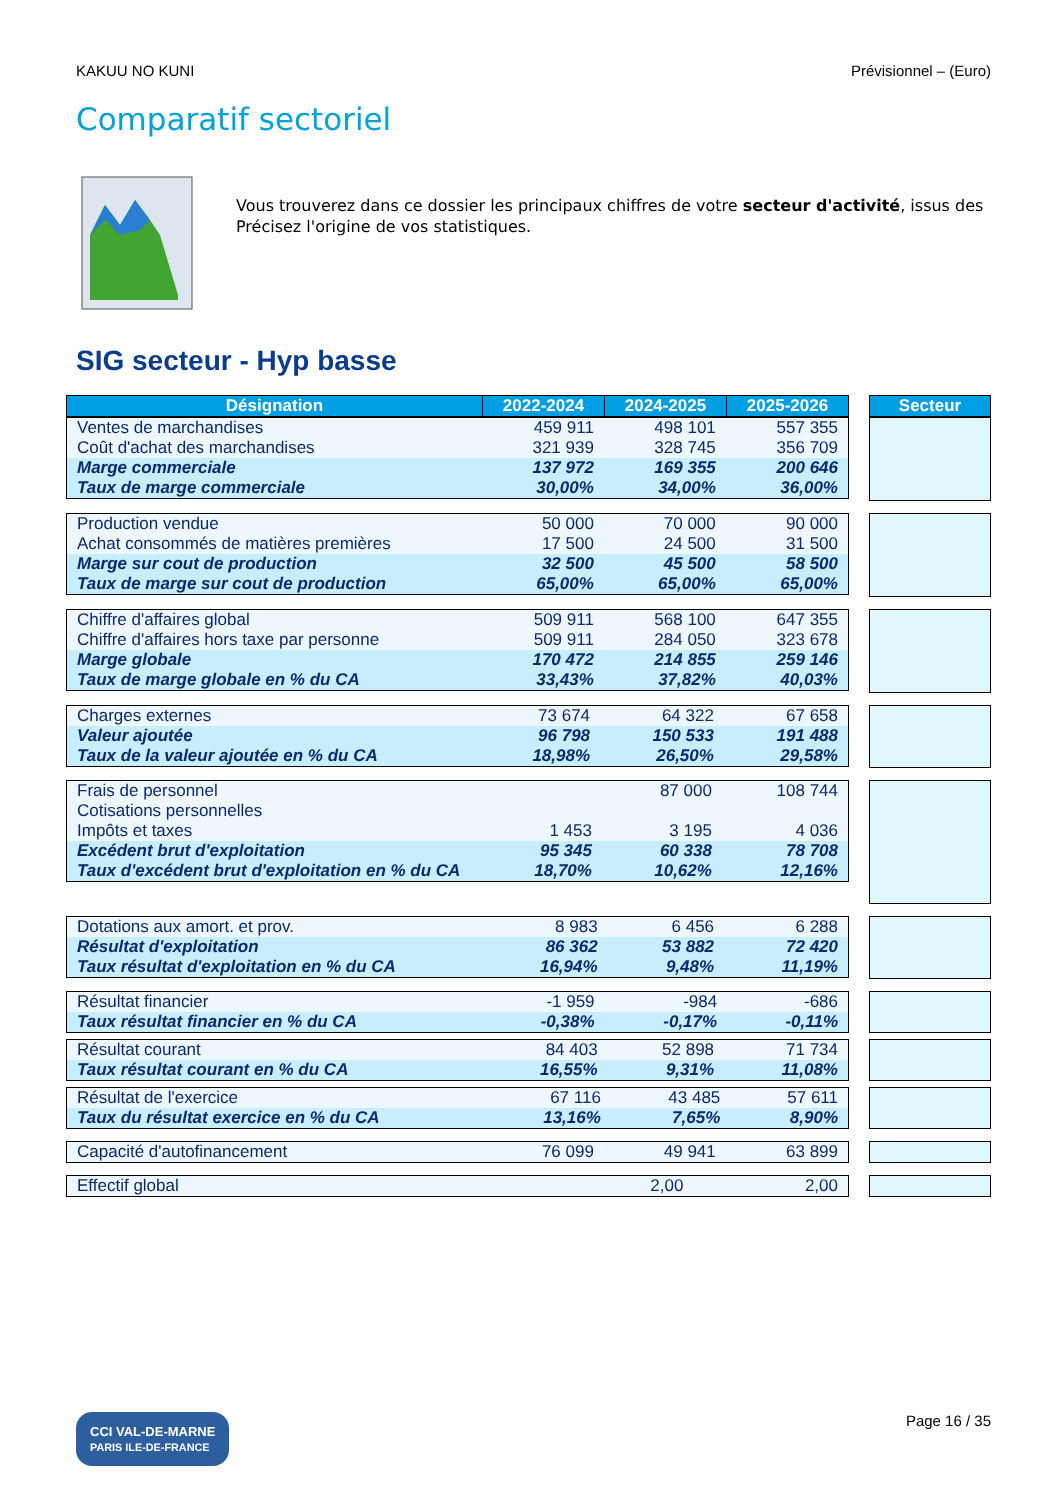KAKUU NO KUNI Prévisionnel – (Euro)
Comparatif sectoriel
Vous trouverez dans ce dossier les principaux chiffres de votre secteur d'activité, issus des
Précisez l'origine de vos statistiques.
SIG secteur - Hyp basse
| Désignation | 2022-2024 | 2024-2025 | 2025-2026 |
| --- | --- | --- | --- |
| Secteur |
| --- |
| Ventes de marchandises | 459 911 | 498 101 | 557 355 |
| Coût d'achat des marchandises | 321 939 | 328 745 | 356 709 |
| Marge commerciale | 137 972 | 169 355 | 200 646 |
| Taux de marge commerciale | 30,00% | 34,00% | 36,00% |
| Production vendue | 50 000 | 70 000 | 90 000 |
| Achat consommés de matières premières | 17 500 | 24 500 | 31 500 |
| Marge sur cout de production | 32 500 | 45 500 | 58 500 |
| Taux de marge sur cout de production | 65,00% | 65,00% | 65,00% |
| Chiffre d'affaires global | 509 911 | 568 100 | 647 355 |
| Chiffre d'affaires hors taxe par personne | 509 911 | 284 050 | 323 678 |
| Marge globale | 170 472 | 214 855 | 259 146 |
| Taux de marge globale en % du CA | 33,43% | 37,82% | 40,03% |
| Charges externes | 73 674 | 64 322 | 67 658 |
| Valeur ajoutée | 96 798 | 150 533 | 191 488 |
| Taux de la valeur ajoutée en % du CA | 18,98% | 26,50% | 29,58% |
| Frais de personnel | | 87 000 | 108 744 |
| Cotisations personnelles | | | |
| Impôts et taxes | 1 453 | 3 195 | 4 036 |
| Excédent brut d'exploitation | 95 345 | 60 338 | 78 708 |
| Taux d'excédent brut d'exploitation en % du CA | 18,70% | 10,62% | 12,16% |
| Dotations aux amort. et prov. | 8 983 | 6 456 | 6 288 |
| Résultat d'exploitation | 86 362 | 53 882 | 72 420 |
| Taux résultat d'exploitation en % du CA | 16,94% | 9,48% | 11,19% |
| Résultat financier | -1 959 | -984 | -686 |
| Taux résultat financier en % du CA | -0,38% | -0,17% | -0,11% |
| Résultat courant | 84 403 | 52 898 | 71 734 |
| Taux résultat courant en % du CA | 16,55% | 9,31% | 11,08% |
| Résultat de l'exercice | 67 116 | 43 485 | 57 611 |
| Taux du résultat exercice en % du CA | 13,16% | 7,65% | 8,90% |
| Capacité d'autofinancement | 76 099 | 49 941 | 63 899 |
| Effectif global | | 2,00 | 2,00 |
CCI VAL-DE-MARNE
PARIS ILE-DE-FRANCE Page 16 / 35